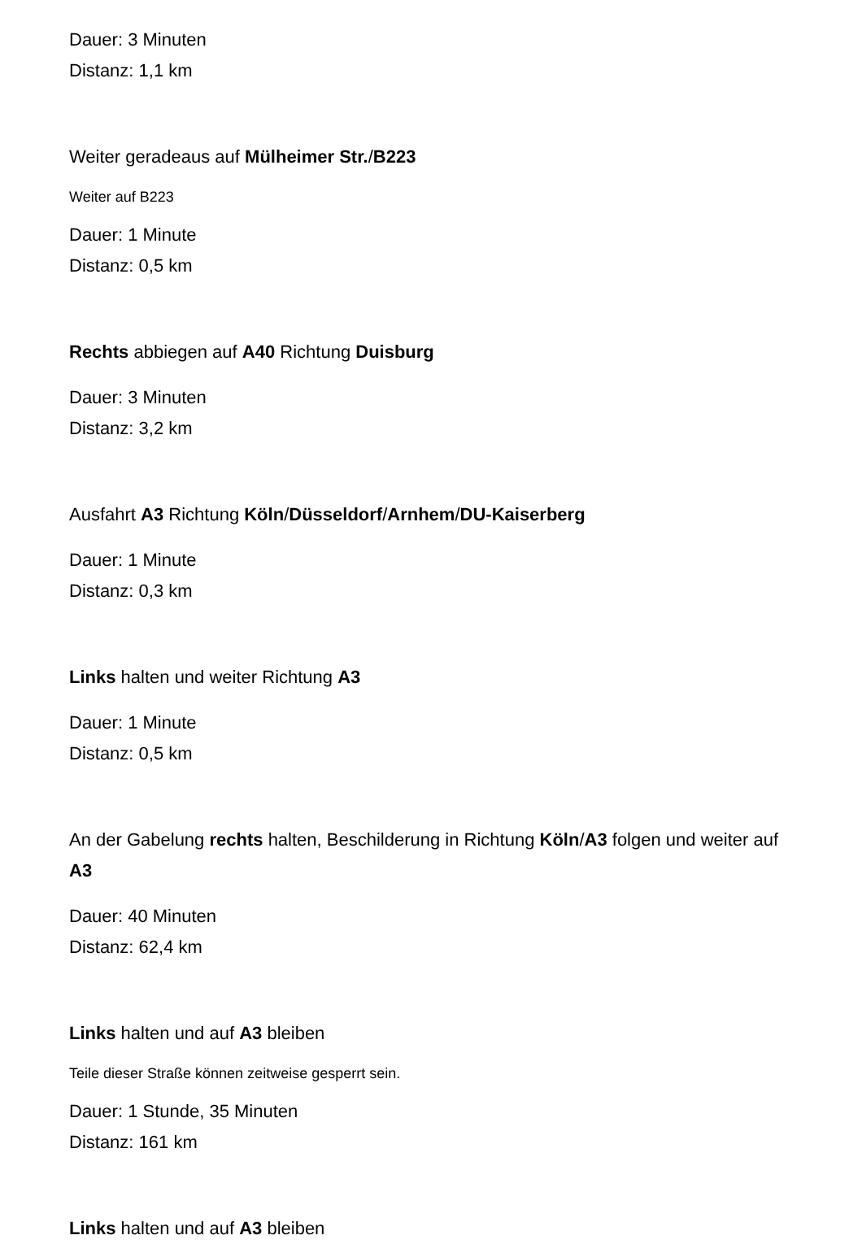Dauer: 3 Minuten
Distanz: 1,1 km
Weiter geradeaus auf Mülheimer Str./B223
Weiter auf B223
Dauer: 1 Minute
Distanz: 0,5 km
Rechts abbiegen auf A40 Richtung Duisburg
Dauer: 3 Minuten
Distanz: 3,2 km
Ausfahrt A3 Richtung Köln/Düsseldorf/Arnhem/DU-Kaiserberg
Dauer: 1 Minute
Distanz: 0,3 km
Links halten und weiter Richtung A3
Dauer: 1 Minute
Distanz: 0,5 km
An der Gabelung rechts halten, Beschilderung in Richtung Köln/A3 folgen und weiter auf A3
Dauer: 40 Minuten
Distanz: 62,4 km
Links halten und auf A3 bleiben
Teile dieser Straße können zeitweise gesperrt sein.
Dauer: 1 Stunde, 35 Minuten
Distanz: 161 km
Links halten und auf A3 bleiben